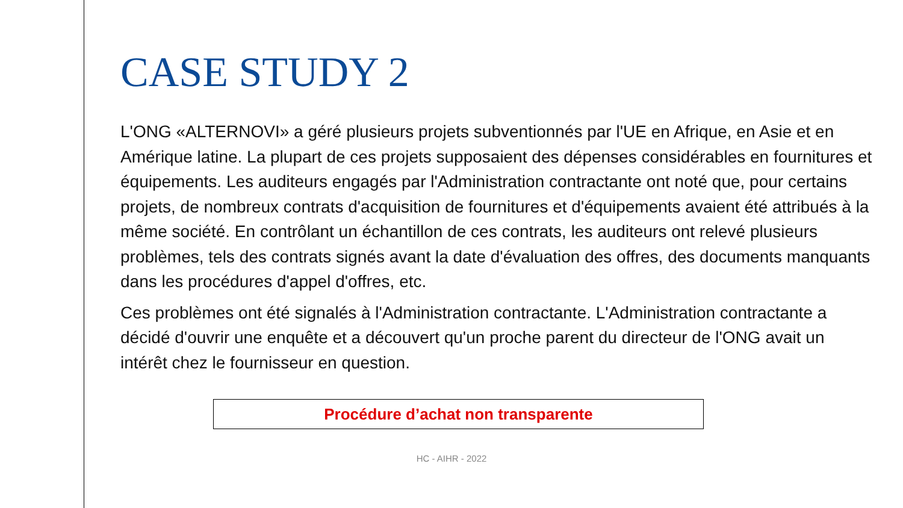CASE STUDY 2
L'ONG «ALTERNOVI» a géré plusieurs projets subventionnés par l'UE en Afrique, en Asie et en Amérique latine. La plupart de ces projets supposaient des dépenses considérables en fournitures et équipements. Les auditeurs engagés par l'Administration contractante ont noté que, pour certains projets, de nombreux contrats d'acquisition de fournitures et d'équipements avaient été attribués à la même société. En contrôlant un échantillon de ces contrats, les auditeurs ont relevé plusieurs problèmes, tels des contrats signés avant la date d'évaluation des offres, des documents manquants dans les procédures d'appel d'offres, etc.
Ces problèmes ont été signalés à l'Administration contractante. L'Administration contractante a décidé d'ouvrir une enquête et a découvert qu'un proche parent du directeur de l'ONG avait un intérêt chez le fournisseur en question.
Procédure d’achat non transparente
HC - AIHR - 2022